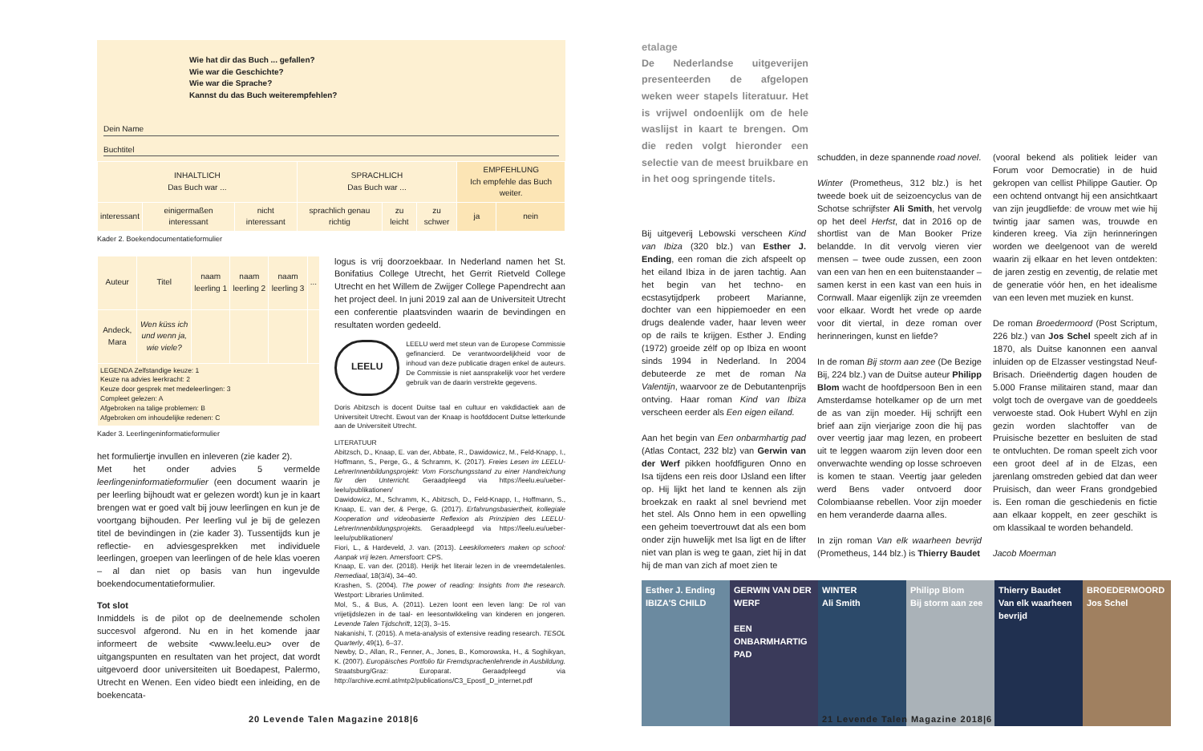Wie hat dir das Buch ... gefallen?
Wie war die Geschichte?
Wie war die Sprache?
Kannst du das Buch weiterempfehlen?
Dein Name
Buchtitel
| INHALTLICH Das Buch war ... | | | SPRACHLICH Das Buch war ... | | | EMPFEHLUNG Ich empfehle das Buch weiter. | |
| --- | --- | --- | --- | --- | --- | --- | --- |
| interessant | einigermaßen interessant | nicht interessant | sprachlich genau richtig | zu leicht | zu schwer | ja | nein |
Kader 2. Boekendocumentatieformulier
| Auteur | Titel | naam leerling 1 | naam leerling 2 | naam leerling 3 | ... |
| --- | --- | --- | --- | --- | --- |
| Andeck, Mara | Wen küss ich und wenn ja, wie viele? | | | | |
| LEGENDA Zelfstandige keuze: 1 Keuze na advies leerkracht: 2 Keuze door gesprek met medeleerlingen: 3 Compleet gelezen: A Afgebroken na talige problemen: B Afgebroken om inhoudelijke redenen: C | | | | | |
Kader 3. Leerlingeninformatieformulier
het formuliertje invullen en inleveren (zie kader 2).
Met het onder advies 5 vermelde leerlingeninformatieformulier (een document waarin je per leerling bijhoudt wat er gelezen wordt) kun je in kaart brengen wat er goed valt bij jouw leerlingen en kun je de voortgang bijhouden. Per leerling vul je bij de gelezen titel de bevindingen in (zie kader 3). Tussentijds kun je reflectie- en adviesgesprekken met individuele leerlingen, groepen van leerlingen of de hele klas voeren – al dan niet op basis van hun ingevulde boekendocumentatieformulier.
Tot slot
Inmiddels is de pilot op de deelnemende scholen succesvol afgerond. Nu en in het komende jaar informeert de website <www.leelu.eu> over de uitgangspunten en resultaten van het project, dat wordt uitgevoerd door universiteiten uit Boedapest, Palermo, Utrecht en Wenen. Een video biedt een inleiding, en de boekencata-
logus is vrij doorzoekbaar. In Nederland namen het St. Bonifatius College Utrecht, het Gerrit Rietveld College Utrecht en het Willem de Zwijger College Papendrecht aan het project deel. In juni 2019 zal aan de Universiteit Utrecht een conferentie plaatsvinden waarin de bevindingen en resultaten worden gedeeld.
LEELU
LEELU werd met steun van de Europese Commissie gefinancierd. De verantwoordelijkheid voor de inhoud van deze publicatie dragen enkel de auteurs. De Commissie is niet aansprakelijk voor het verdere gebruik van de daarin verstrekte gegevens.
Doris Abitzsch is docent Duitse taal en cultuur en vakdidactiek aan de Universiteit Utrecht. Ewout van der Knaap is hoofddocent Duitse letterkunde aan de Universiteit Utrecht.
LITERATUUR
Abitzsch, D., Knaap, E. van der, Abbate, R., Dawidowicz, M., Feld-Knapp, I., Hoffmann, S., Perge, G., & Schramm, K. (2017). Freies Lesen im LEELU-LehrerInnenbildungsprojekt: Vom Forschungsstand zu einer Handreichung für den Unterricht. Geraadpleegd via https://leelu.eu/ueber-leelu/publikationen/
Dawidowicz, M., Schramm, K., Abitzsch, D., Feld-Knapp, I., Hoffmann, S., Knaap, E. van der, & Perge, G. (2017). Erfahrungsbasiertheit, kollegiale Kooperation und videobasierte Reflexion als Prinzipien des LEELU-LehrerInnenbildungsprojekts. Geraadpleegd via https://leelu.eu/ueber-leelu/publikationen/
Fiori, L., & Hardeveld, J. van. (2013). Leeskilometers maken op school: Aanpak vrij lezen. Amersfoort: CPS.
Knaap, E. van der. (2018). Herijk het literair lezen in de vreemdetalenles. Remediaal, 18(3/4), 34–40.
Krashen, S. (2004). The power of reading: Insights from the research. Westport: Libraries Unlimited.
Mol, S., & Bus, A. (2011). Lezen loont een leven lang: De rol van vrijetijdslezen in de taal- en leesontwikkeling van kinderen en jongeren. Levende Talen Tijdschrift, 12(3), 3–15.
Nakanishi, T. (2015). A meta-analysis of extensive reading research. TESOL Quarterly, 49(1), 6–37.
Newby, D., Allan, R., Fenner, A., Jones, B., Komorowska, H., & Soghikyan, K. (2007). Europäisches Portfolio für Fremdsprachenlehrende in Ausbildung. Straatsburg/Graz: Europarat. Geraadpleegd via http://archive.ecml.at/mtp2/publications/C3_Epostl_D_internet.pdf
20 Levende Talen Magazine 2018|6
etalage
De Nederlandse uitgeverijen presenteerden de afgelopen weken weer stapels literatuur. Het is vrijwel ondoenlijk om de hele waslijst in kaart te brengen. Om die reden volgt hieronder een selectie van de meest bruikbare en in het oog springende titels.
Bij uitgeverij Lebowski verscheen Kind van Ibiza (320 blz.) van Esther J. Ending, een roman die zich afspeelt op het eiland Ibiza in de jaren tachtig. Aan het begin van het techno- en ecstasytijdperk probeert Marianne, dochter van een hippiemoeder en een drugs dealende vader, haar leven weer op de rails te krijgen. Esther J. Ending (1972) groeide zélf op op Ibiza en woont sinds 1994 in Nederland. In 2004 debuteerde ze met de roman Na Valentijn, waarvoor ze de Debutantenprijs ontving. Haar roman Kind van Ibiza verscheen eerder als Een eigen eiland.
Aan het begin van Een onbarmhartig pad (Atlas Contact, 232 blz) van Gerwin van der Werf pikken hoofdfiguren Onno en Isa tijdens een reis door IJsland een lifter op. Hij lijkt het land te kennen als zijn broekzak en raakt al snel bevriend met het stel. Als Onno hem in een opwelling een geheim toevertrouwt dat als een bom onder zijn huwelijk met Isa ligt en de lifter niet van plan is weg te gaan, ziet hij in dat hij de man van zich af moet zien te
schudden, in deze spannende road novel.
Winter (Prometheus, 312 blz.) is het tweede boek uit de seizoencyclus van de Schotse schrijfster Ali Smith, het vervolg op het deel Herfst, dat in 2016 op de shortlist van de Man Booker Prize belandde. In dit vervolg vieren vier mensen – twee oude zussen, een zoon van een van hen en een buitenstaander – samen kerst in een kast van een huis in Cornwall. Maar eigenlijk zijn ze vreemden voor elkaar. Wordt het vrede op aarde voor dit viertal, in deze roman over herinneringen, kunst en liefde?
In de roman Bij storm aan zee (De Bezige Bij, 224 blz.) van de Duitse auteur Philipp Blom wacht de hoofdpersoon Ben in een Amsterdamse hotelkamer op de urn met de as van zijn moeder. Hij schrijft een brief aan zijn vierjarige zoon die hij pas over veertig jaar mag lezen, en probeert uit te leggen waarom zijn leven door een onverwachte wending op losse schroeven is komen te staan. Veertig jaar geleden werd Bens vader ontvoerd door Colombiaanse rebellen. Voor zijn moeder en hem veranderde daarna alles.
In zijn roman Van elk waarheen bevrijd (Prometheus, 144 blz.) is Thierry Baudet
(vooral bekend als politiek leider van Forum voor Democratie) in de huid gekropen van cellist Philippe Gautier. Op een ochtend ontvangt hij een ansichtkaart van zijn jeugdliefde: de vrouw met wie hij twintig jaar samen was, trouwde en kinderen kreeg. Via zijn herinneringen worden we deelgenoot van de wereld waarin zij elkaar en het leven ontdekten: de jaren zestig en zeventig, de relatie met de generatie vóór hen, en het idealisme van een leven met muziek en kunst.
De roman Broedermoord (Post Scriptum, 226 blz.) van Jos Schel speelt zich af in 1870, als Duitse kanonnen een aanval inluiden op de Elzasser vestingstad Neuf-Brisach. Drieëndertig dagen houden de 5.000 Franse militairen stand, maar dan volgt toch de overgave van de goeddeels verwoeste stad. Ook Hubert Wyhl en zijn gezin worden slachtoffer van de Pruisische bezetter en besluiten de stad te ontvluchten. De roman speelt zich voor een groot deel af in de Elzas, een jarenlang omstreden gebied dat dan weer Pruisisch, dan weer Frans grondgebied is. Een roman die geschiedenis en fictie aan elkaar koppelt, en zeer geschikt is om klassikaal te worden behandeld.
Jacob Moerman
Esther J. Ending
IBIZA'S CHILD
GERWIN VAN DER WERF
EEN ONBARMHARTIG PAD
WINTER
Ali Smith
Philipp Blom
Bij storm aan zee
Thierry Baudet
Van elk waarheen bevrijd
BROEDERMOORD
Jos Schel
21 Levende Talen Magazine 2018|6